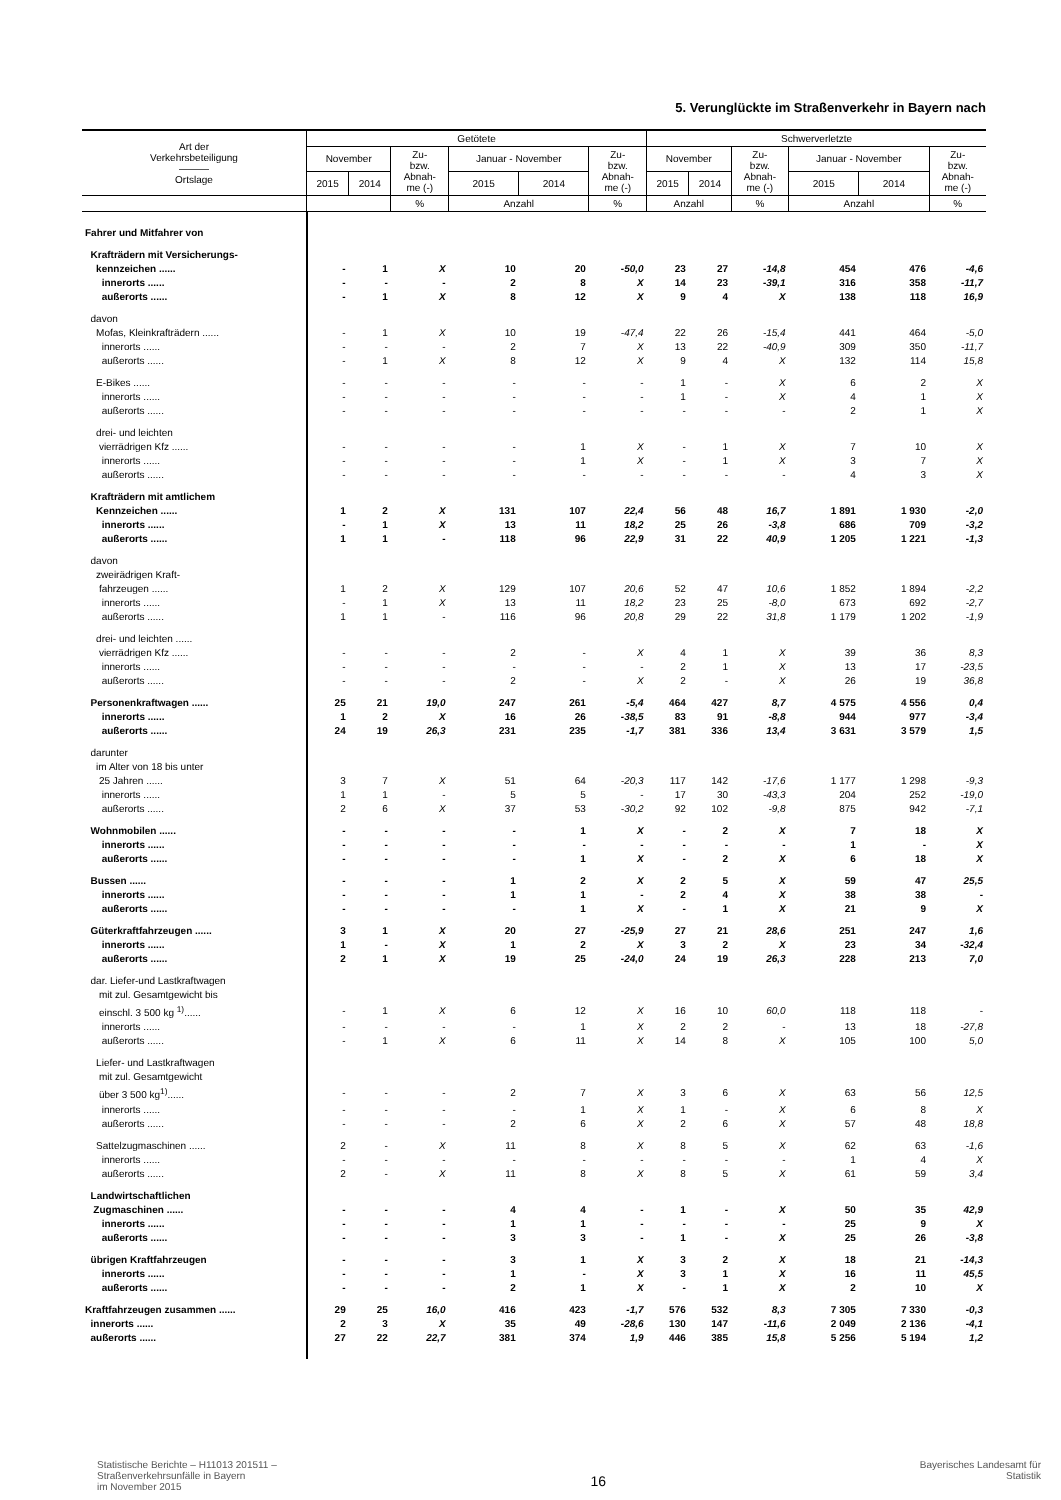5. Verunglückte im Straßenverkehr in Bayern nach
| Art der Verkehrsbeteiligung ——— Ortslage | Getötete | | | | | | Schwerverletzte | | | | | |
| --- | --- | --- | --- | --- | --- | --- | --- | --- | --- | --- | --- | --- |
| | November | | Zu- bzw. Abnah- me (-) | Januar - November | | Zu- bzw. Abnah- me (-) | November | | Zu- bzw. Abnah- me (-) | Januar - November | | Zu- bzw. Abnah- me (-) |
| | 2015 | 2014 | | 2015 | 2014 | | 2015 | 2014 | | 2015 | 2014 | |
| | | | % | Anzahl | | % | Anzahl | | % | Anzahl | | % |
| Fahrer und Mitfahrer von | | | | | | | | | | | | |
| Krafträdern mit Versicherungs- | | | | | | | | | | | | |
| kennzeichen ...... | - | 1 | X | 10 | 20 | -50,0 | 23 | 27 | -14,8 | 454 | 476 | -4,6 |
| innerorts ...... | - | - | - | 2 | 8 | X | 14 | 23 | -39,1 | 316 | 358 | -11,7 |
| außerorts ...... | - | 1 | X | 8 | 12 | X | 9 | 4 | X | 138 | 118 | 16,9 |
| davon | | | | | | | | | | | | |
| Mofas, Kleinkrafträdern ...... | - | 1 | X | 10 | 19 | -47,4 | 22 | 26 | -15,4 | 441 | 464 | -5,0 |
| innerorts ...... | - | - | - | 2 | 7 | X | 13 | 22 | -40,9 | 309 | 350 | -11,7 |
| außerorts ...... | - | 1 | X | 8 | 12 | X | 9 | 4 | X | 132 | 114 | 15,8 |
| E-Bikes ...... | - | - | - | - | - | - | 1 | - | X | 6 | 2 | X |
| innerorts ...... | - | - | - | - | - | - | 1 | - | X | 4 | 1 | X |
| außerorts ...... | - | - | - | - | - | - | - | - | - | 2 | 1 | X |
| drei- und leichten | | | | | | | | | | | | |
| vierrädrigen Kfz ...... | - | - | - | - | 1 | X | - | 1 | X | 7 | 10 | X |
| innerorts ...... | - | - | - | - | 1 | X | - | 1 | X | 3 | 7 | X |
| außerorts ...... | - | - | - | - | - | - | - | - | - | 4 | 3 | X |
| Krafträdern mit amtlichem | | | | | | | | | | | | |
| Kennzeichen ...... | 1 | 2 | X | 131 | 107 | 22,4 | 56 | 48 | 16,7 | 1 891 | 1 930 | -2,0 |
| innerorts ...... | - | 1 | X | 13 | 11 | 18,2 | 25 | 26 | -3,8 | 686 | 709 | -3,2 |
| außerorts ...... | 1 | 1 | - | 118 | 96 | 22,9 | 31 | 22 | 40,9 | 1 205 | 1 221 | -1,3 |
| davon | | | | | | | | | | | | |
| zweirädrigen Kraft- | | | | | | | | | | | | |
| fahrzeugen ...... | 1 | 2 | X | 129 | 107 | 20,6 | 52 | 47 | 10,6 | 1 852 | 1 894 | -2,2 |
| innerorts ...... | - | 1 | X | 13 | 11 | 18,2 | 23 | 25 | -8,0 | 673 | 692 | -2,7 |
| außerorts ...... | 1 | 1 | - | 116 | 96 | 20,8 | 29 | 22 | 31,8 | 1 179 | 1 202 | -1,9 |
| drei- und leichten ...... | | | | | | | | | | | | |
| vierrädrigen Kfz ...... | - | - | - | 2 | - | X | 4 | 1 | X | 39 | 36 | 8,3 |
| innerorts ...... | - | - | - | - | - | - | 2 | 1 | X | 13 | 17 | -23,5 |
| außerorts ...... | - | - | - | 2 | - | X | 2 | - | X | 26 | 19 | 36,8 |
| Personenkraftwagen ...... | 25 | 21 | 19,0 | 247 | 261 | -5,4 | 464 | 427 | 8,7 | 4 575 | 4 556 | 0,4 |
| innerorts ...... | 1 | 2 | X | 16 | 26 | -38,5 | 83 | 91 | -8,8 | 944 | 977 | -3,4 |
| außerorts ...... | 24 | 19 | 26,3 | 231 | 235 | -1,7 | 381 | 336 | 13,4 | 3 631 | 3 579 | 1,5 |
| darunter | | | | | | | | | | | | |
| im Alter von 18 bis unter | | | | | | | | | | | | |
| 25 Jahren ...... | 3 | 7 | X | 51 | 64 | -20,3 | 117 | 142 | -17,6 | 1 177 | 1 298 | -9,3 |
| innerorts ...... | 1 | 1 | - | 5 | 5 | - | 17 | 30 | -43,3 | 204 | 252 | -19,0 |
| außerorts ...... | 2 | 6 | X | 37 | 53 | -30,2 | 92 | 102 | -9,8 | 875 | 942 | -7,1 |
| Wohnmobilen ...... | - | - | - | - | 1 | X | - | 2 | X | 7 | 18 | X |
| innerorts ...... | - | - | - | - | - | - | - | - | - | 1 | - | X |
| außerorts ...... | - | - | - | - | 1 | X | - | 2 | X | 6 | 18 | X |
| Bussen ...... | - | - | - | 1 | 2 | X | 2 | 5 | X | 59 | 47 | 25,5 |
| innerorts ...... | - | - | - | 1 | 1 | - | 2 | 4 | X | 38 | 38 | - |
| außerorts ...... | - | - | - | - | 1 | X | - | 1 | X | 21 | 9 | X |
| Güterkraftfahrzeugen ...... | 3 | 1 | X | 20 | 27 | -25,9 | 27 | 21 | 28,6 | 251 | 247 | 1,6 |
| innerorts ...... | 1 | - | X | 1 | 2 | X | 3 | 2 | X | 23 | 34 | -32,4 |
| außerorts ...... | 2 | 1 | X | 19 | 25 | -24,0 | 24 | 19 | 26,3 | 228 | 213 | 7,0 |
| dar. Liefer-und Lastkraftwagen | | | | | | | | | | | | |
| mit zul. Gesamtgewicht bis | | | | | | | | | | | | |
| einschl. 3 500 kg <sup>1)</sup>...... | - | 1 | X | 6 | 12 | X | 16 | 10 | 60,0 | 118 | 118 | - |
| innerorts ...... | - | - | - | - | 1 | X | 2 | 2 | - | 13 | 18 | -27,8 |
| außerorts ...... | - | 1 | X | 6 | 11 | X | 14 | 8 | X | 105 | 100 | 5,0 |
| Liefer- und Lastkraftwagen | | | | | | | | | | | | |
| mit zul. Gesamtgewicht | | | | | | | | | | | | |
| über 3 500 kg<sup>1)</sup>...... | - | - | - | 2 | 7 | X | 3 | 6 | X | 63 | 56 | 12,5 |
| innerorts ...... | - | - | - | - | 1 | X | 1 | - | X | 6 | 8 | X |
| außerorts ...... | - | - | - | 2 | 6 | X | 2 | 6 | X | 57 | 48 | 18,8 |
| Sattelzugmaschinen ...... | 2 | - | X | 11 | 8 | X | 8 | 5 | X | 62 | 63 | -1,6 |
| innerorts ...... | - | - | - | - | - | - | - | - | - | 1 | 4 | X |
| außerorts ...... | 2 | - | X | 11 | 8 | X | 8 | 5 | X | 61 | 59 | 3,4 |
| Landwirtschaftlichen | | | | | | | | | | | | |
| Zugmaschinen ...... | - | - | - | 4 | 4 | - | 1 | - | X | 50 | 35 | 42,9 |
| innerorts ...... | - | - | - | 1 | 1 | - | - | - | - | 25 | 9 | X |
| außerorts ...... | - | - | - | 3 | 3 | - | 1 | - | X | 25 | 26 | -3,8 |
| übrigen Kraftfahrzeugen | - | - | - | 3 | 1 | X | 3 | 2 | X | 18 | 21 | -14,3 |
| innerorts ...... | - | - | - | 1 | - | X | 3 | 1 | X | 16 | 11 | 45,5 |
| außerorts ...... | - | - | - | 2 | 1 | X | - | 1 | X | 2 | 10 | X |
| Kraftfahrzeugen zusammen ...... | 29 | 25 | 16,0 | 416 | 423 | -1,7 | 576 | 532 | 8,3 | 7 305 | 7 330 | -0,3 |
| innerorts ...... | 2 | 3 | X | 35 | 49 | -28,6 | 130 | 147 | -11,6 | 2 049 | 2 136 | -4,1 |
| außerorts ...... | 27 | 22 | 22,7 | 381 | 374 | 1,9 | 446 | 385 | 15,8 | 5 256 | 5 194 | 1,2 |
Statistische Berichte – H11013 201511 –
Straßenverkehrsunfälle in Bayern
im November 2015
16
Bayerisches Landesamt für
Statistik